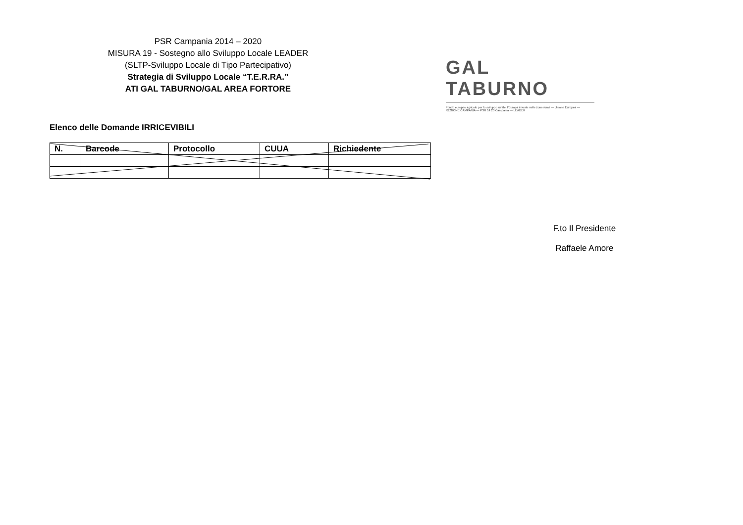PSR Campania 2014 – 2020
MISURA 19 - Sostegno allo Sviluppo Locale LEADER
(SLTP-Sviluppo Locale di Tipo Partecipativo)
Strategia di Sviluppo Locale “T.E.R.RA.”
ATI GAL TABURNO/GAL AREA FORTORE
GAL TABURNO
Fondo europeo agricolo per lo sviluppo rurale: l'Europa investe nelle zone rurali — Unione Europea — REGIONE CAMPANIA — PSR 14 20 Campania — LEADER
Elenco delle Domande IRRICEVIBILI
| N. | Barcode | Protocollo | CUUA | Richiedente |
| --- | --- | --- | --- | --- |
F.to Il Presidente
Raffaele Amore